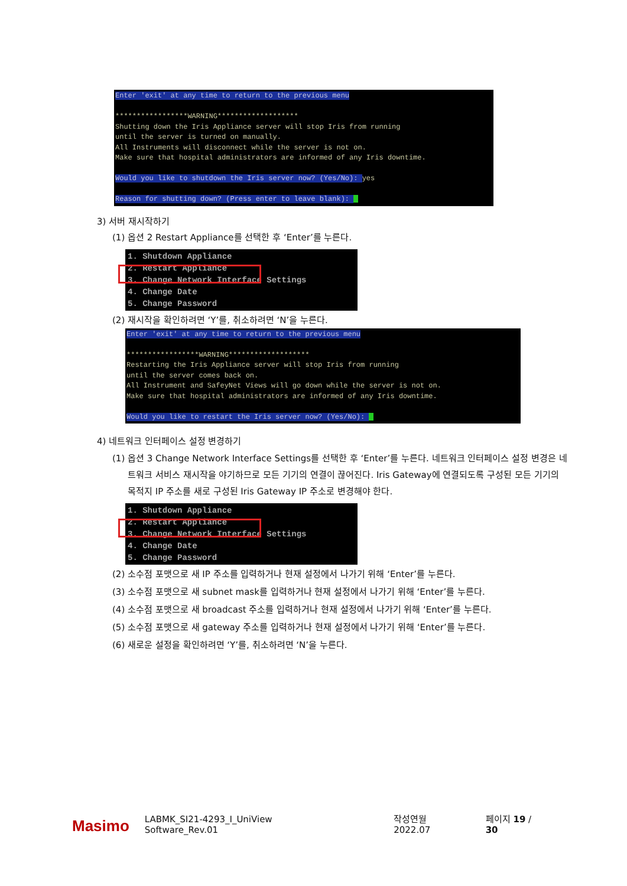Enter 'exit' at any time to return to the previous menu *****************WARNING******************* Shutting down the Iris Appliance server will stop Iris from running until the server is turned on manually. All Instruments will disconnect while the server is not on. Make sure that hospital administrators are informed of any Iris downtime. Would you like to shutdown the Iris server now? (Yes/No): yes Reason for shutting down? (Press enter to leave blank):
3) 서버 재시작하기
(1) 옵션 2 Restart Appliance를 선택한 후 ‘Enter’를 누른다.
1. Shutdown Appliance 2. Restart Appliance 3. Change Network Interface Settings 4. Change Date 5. Change Password
(2) 재시작을 확인하려면 ‘Y’를, 취소하려면 ‘N’을 누른다.
Enter 'exit' at any time to return to the previous menu *****************WARNING******************* Restarting the Iris Appliance server will stop Iris from running until the server comes back on. All Instrument and SafeyNet Views will go down while the server is not on. Make sure that hospital administrators are informed of any Iris downtime. Would you like to restart the Iris server now? (Yes/No):
4) 네트워크 인터페이스 설정 변경하기
(1) 옵션 3 Change Network Interface Settings를 선택한 후 ‘Enter’를 누른다. 네트워크 인터페이스 설정 변경은 네트워크 서비스 재시작을 야기하므로 모든 기기의 연결이 끊어진다. Iris Gateway에 연결되도록 구성된 모든 기기의 목적지 IP 주소를 새로 구성된 Iris Gateway IP 주소로 변경해야 한다.
1. Shutdown Appliance 2. Restart Appliance 3. Change Network Interface Settings 4. Change Date 5. Change Password
(2) 소수점 포맷으로 새 IP 주소를 입력하거나 현재 설정에서 나가기 위해 ‘Enter’를 누른다.
(3) 소수점 포맷으로 새 subnet mask를 입력하거나 현재 설정에서 나가기 위해 ‘Enter’를 누른다.
(4) 소수점 포맷으로 새 broadcast 주소를 입력하거나 현재 설정에서 나가기 위해 ‘Enter’를 누른다.
(5) 소수점 포맷으로 새 gateway 주소를 입력하거나 현재 설정에서 나가기 위해 ‘Enter’를 누른다.
(6) 새로운 설정을 확인하려면 ‘Y’를, 취소하려면 ‘N’을 누른다.
Masimo LABMK_SI21-4293_I_UniView Software_Rev.01 작성연월 2022.07 페이지 19 / 30